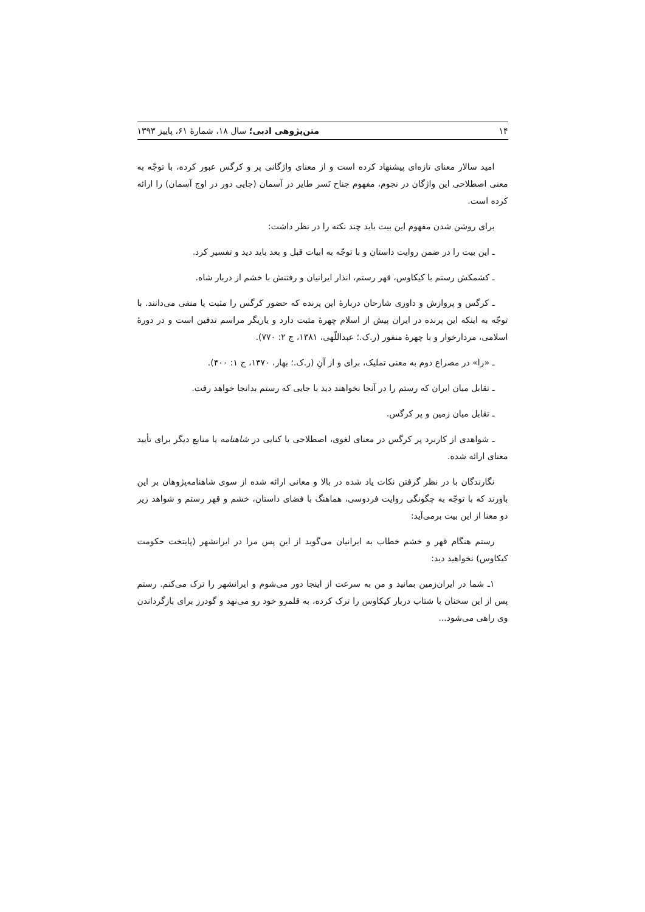۱۴ متن‌پژوهی ادبی؛ سال ۱۸، شمارهٔ ۶۱، پاییز ۱۳۹۳
امید سالار معنای تازه‌ای پیشنهاد کرده است و از معنای واژگانی پر و کرگس عبور کرده، با توجّه به معنی اصطلاحی این واژگان در نجوم، مفهوم جناح نَسر طایر در آسمان (جایی دور در اوج آسمان) را ارائه کرده است.
برای روشن شدن مفهوم این بیت باید چند نکته را در نظر داشت:
ـ این بیت را در ضمن روایت داستان و با توجّه به ابیات قبل و بعد باید دید و تفسیر کرد.
ـ کشمکش رستم با کیکاوس، قهر رستم، انذار ایرانیان و رفتنش با خشم از دربار شاه.
ـ کرگس و پروازش و داوری شارحان دربارهٔ این پرنده که حضور کرگس را مثبت یا منفی می‌دانند. با توجّه به اینکه این پرنده در ایران پیش از اسلام چهرهٔ مثبت دارد و یاریگر مراسم تدفین است و در دورهٔ اسلامی، مردارخوار و با چهرهٔ منفور (ر.ک.؛ عبداللّهی، ۱۳۸۱، ج ۲: ۷۷۰).
ـ «را» در مصراع دوم به معنی تملیک، برای و از آنِ (ر.ک.؛ بهار، ۱۳۷۰، ج ۱: ۴۰۰).
ـ تقابل میان ایران که رستم را در آنجا نخواهند دید با جایی که رستم بدانجا خواهد رفت.
ـ تقابل میان زمین و پر کرگس.
ـ شواهدی از کاربرد پر کرگس در معنای لغوی، اصطلاحی یا کنایی در شاهنامه یا منابع دیگر برای تأیید معنای ارائه شده.
نگارندگان با در نظر گرفتن نکات یاد شده در بالا و معانی ارائه شده از سوی شاهنامه‌پژوهان بر این باورند که با توجّه به چگونگی روایت فردوسی، هماهنگ با فضای داستان، خشم و قهر رستم و شواهد زیر دو معنا از این بیت برمی‌آید:
رستم هنگام قهر و خشم خطاب به ایرانیان می‌گوید از این پس مرا در ایرانشهر (پایتخت حکومت کیکاوس) نخواهید دید:
۱ـ شما در ایران‌زمین بمانید و من به سرعت از اینجا دور می‌شوم و ایرانشهر را ترک می‌کنم. رستم پس از این سخنان با شتاب دربار کیکاوس را ترک کرده، به قلمرو خود رو می‌نهد و گودرز برای بازگرداندن وی راهی می‌شود...